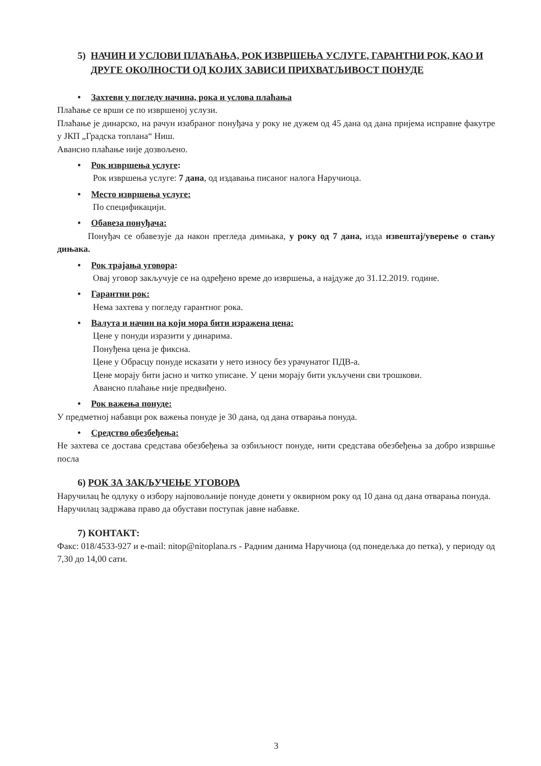5) НАЧИН И УСЛОВИ ПЛАЋАЊА, РОК ИЗВРШЕЊА УСЛУГЕ, ГАРАНТНИ РОК, КАО И ДРУГЕ ОКОЛНОСТИ ОД КОЈИХ ЗАВИСИ ПРИХВАТЉИВОСТ ПОНУДЕ
• Захтеви у погледу начина, рока и услова плаћања
Плаћање се врши се по извршеној услузи.
Плаћање је динарско, на рачун изабраног понуђача у року не дужем од 45 дана од дана пријема исправне факутре у ЈКП „Градска топлана“ Ниш.
Авансно плаћање није дозвољено.
• Рок извршења услуге:
Рок извршења услуге: 7 дана, од издавања писаног налога Наручиоца.
• Место извршења услуге:
По спецификацији.
• Обавеза понуђача:
Понуђач се обавезује да након прегледа димњака, у року од 7 дана, изда извештај/уверење о стању дињака.
• Рок трајања уговора:
Овај уговор закључује се на одређено време до извршења, а најдуже до 31.12.2019. године.
• Гарантни рок:
Нема захтева у погледу гарантног рока.
• Валута и начин на који мора бити изражена цена:
Цене у понуди изразити у динарима.
Понуђена цена је фиксна.
Цене у Обрасцу понуде исказати у нето износу без урачунатог ПДВ-а.
Цене морају бити јасно и читко уписане. У цени морају бити укључени сви трошкови.
Авансно плаћање није предвиђено.
• Рок важења понуде:
У предметној набавци рок важења понуде је 30 дана, од дана отварања понуда.
• Средство обезбеђења:
Не захтева се достава средстава обезбеђења за озбиљност понуде, нити средстава обезбеђења за добро извршње посла
6) РОК ЗА ЗАКЉУЧЕЊЕ УГОВОРА
Наручилац ће одлуку о избору најповољније понуде донети у оквирном року од 10 дана од дана отварања понуда.
Наручилац задржава право да обустави поступак јавне набавке.
7) КОНТАКТ:
Факс: 018/4533-927 и e-mail: nitop@nitoplana.rs - Радним данима Наручиоца (од понедељка до петка), у периоду од 7,30 до 14,00 сати.
3